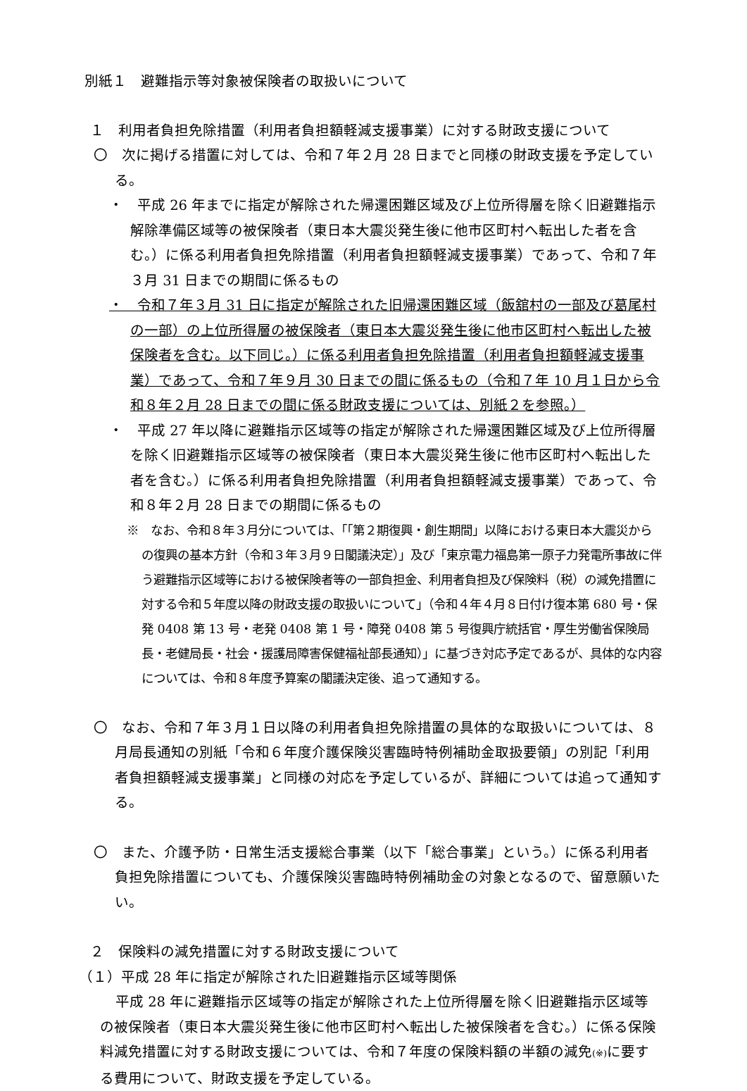別紙１　避難指示等対象被保険者の取扱いについて
１　利用者負担免除措置（利用者負担額軽減支援事業）に対する財政支援について
〇　次に掲げる措置に対しては、令和７年２月 28 日までと同様の財政支援を予定している。
・　平成 26 年までに指定が解除された帰還困難区域及び上位所得層を除く旧避難指示解除準備区域等の被保険者（東日本大震災発生後に他市区町村へ転出した者を含む。）に係る利用者負担免除措置（利用者負担額軽減支援事業）であって、令和７年３月 31 日までの期間に係るもの
・　令和７年３月 31 日に指定が解除された旧帰還困難区域（飯舘村の一部及び葛尾村の一部）の上位所得層の被保険者（東日本大震災発生後に他市区町村へ転出した被保険者を含む。以下同じ。）に係る利用者負担免除措置（利用者負担額軽減支援事業）であって、令和７年９月 30 日までの間に係るもの（令和７年 10 月１日から令和８年２月 28 日までの間に係る財政支援については、別紙２を参照。）
・　平成 27 年以降に避難指示区域等の指定が解除された帰還困難区域及び上位所得層を除く旧避難指示区域等の被保険者（東日本大震災発生後に他市区町村へ転出した者を含む。）に係る利用者負担免除措置（利用者負担額軽減支援事業）であって、令和８年２月 28 日までの期間に係るもの
※　なお、令和８年３月分については、「「第２期復興・創生期間」以降における東日本大震災からの復興の基本方針（令和３年３月９日閣議決定）」及び「東京電力福島第一原子力発電所事故に伴う避難指示区域等における被保険者等の一部負担金、利用者負担及び保険料（税）の減免措置に対する令和５年度以降の財政支援の取扱いについて」（令和４年４月８日付け復本第 680 号・保発 0408 第 13 号・老発 0408 第 1 号・障発 0408 第 5 号復興庁統括官・厚生労働省保険局長・老健局長・社会・援護局障害保健福祉部長通知）」に基づき対応予定であるが、具体的な内容については、令和８年度予算案の閣議決定後、追って通知する。
〇　なお、令和７年３月１日以降の利用者負担免除措置の具体的な取扱いについては、８月局長通知の別紙「令和６年度介護保険災害臨時特例補助金取扱要領」の別記「利用者負担額軽減支援事業」と同様の対応を予定しているが、詳細については追って通知する。
〇　また、介護予防・日常生活支援総合事業（以下「総合事業」という。）に係る利用者負担免除措置についても、介護保険災害臨時特例補助金の対象となるので、留意願いたい。
２　保険料の減免措置に対する財政支援について
（１）平成 28 年に指定が解除された旧避難指示区域等関係
平成 28 年に避難指示区域等の指定が解除された上位所得層を除く旧避難指示区域等の被保険者（東日本大震災発生後に他市区町村へ転出した被保険者を含む。）に係る保険料減免措置に対する財政支援については、令和７年度の保険料額の半額の減免(※) に要する費用について、財政支援を予定している。